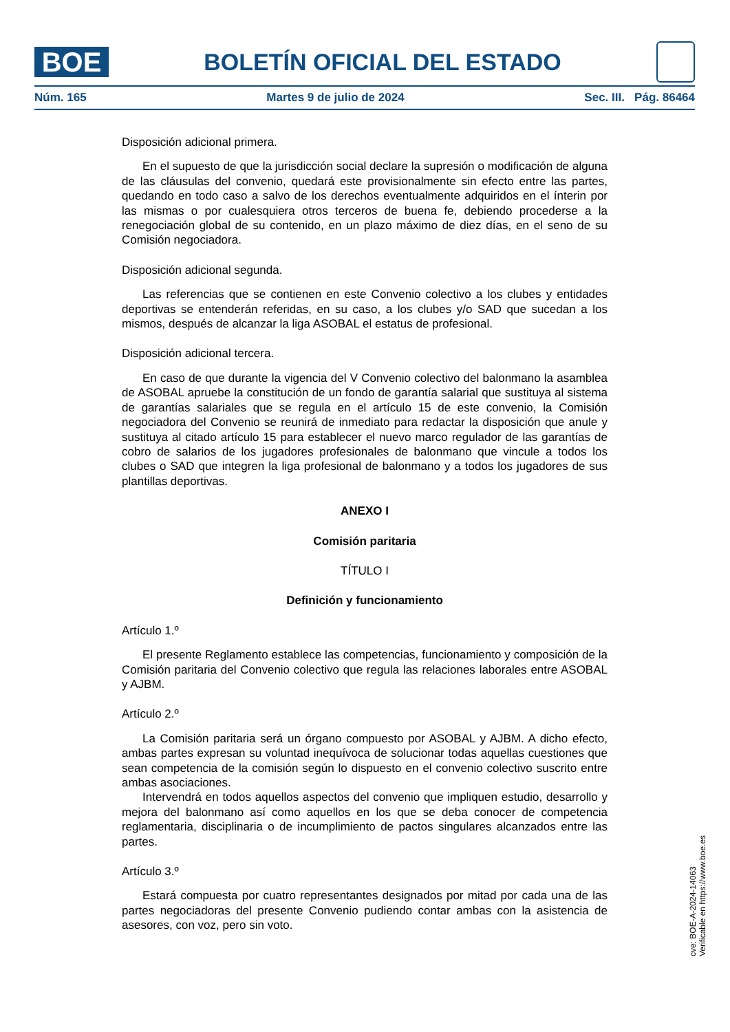BOE
BOLETÍN OFICIAL DEL ESTADO
Núm. 165 Martes 9 de julio de 2024 Sec. III. Pág. 86464
Disposición adicional primera.
En el supuesto de que la jurisdicción social declare la supresión o modificación de alguna de las cláusulas del convenio, quedará este provisionalmente sin efecto entre las partes, quedando en todo caso a salvo de los derechos eventualmente adquiridos en el ínterin por las mismas o por cualesquiera otros terceros de buena fe, debiendo procederse a la renegociación global de su contenido, en un plazo máximo de diez días, en el seno de su Comisión negociadora.
Disposición adicional segunda.
Las referencias que se contienen en este Convenio colectivo a los clubes y entidades deportivas se entenderán referidas, en su caso, a los clubes y/o SAD que sucedan a los mismos, después de alcanzar la liga ASOBAL el estatus de profesional.
Disposición adicional tercera.
En caso de que durante la vigencia del V Convenio colectivo del balonmano la asamblea de ASOBAL apruebe la constitución de un fondo de garantía salarial que sustituya al sistema de garantías salariales que se regula en el artículo 15 de este convenio, la Comisión negociadora del Convenio se reunirá de inmediato para redactar la disposición que anule y sustituya al citado artículo 15 para establecer el nuevo marco regulador de las garantías de cobro de salarios de los jugadores profesionales de balonmano que vincule a todos los clubes o SAD que integren la liga profesional de balonmano y a todos los jugadores de sus plantillas deportivas.
ANEXO I
Comisión paritaria
TÍTULO I
Definición y funcionamiento
Artículo 1.º
El presente Reglamento establece las competencias, funcionamiento y composición de la Comisión paritaria del Convenio colectivo que regula las relaciones laborales entre ASOBAL y AJBM.
Artículo 2.º
La Comisión paritaria será un órgano compuesto por ASOBAL y AJBM. A dicho efecto, ambas partes expresan su voluntad inequívoca de solucionar todas aquellas cuestiones que sean competencia de la comisión según lo dispuesto en el convenio colectivo suscrito entre ambas asociaciones.
Intervendrá en todos aquellos aspectos del convenio que impliquen estudio, desarrollo y mejora del balonmano así como aquellos en los que se deba conocer de competencia reglamentaria, disciplinaria o de incumplimiento de pactos singulares alcanzados entre las partes.
Artículo 3.º
Estará compuesta por cuatro representantes designados por mitad por cada una de las partes negociadoras del presente Convenio pudiendo contar ambas con la asistencia de asesores, con voz, pero sin voto.
cve: BOE-A-2024-14063
Verificable en https://www.boe.es